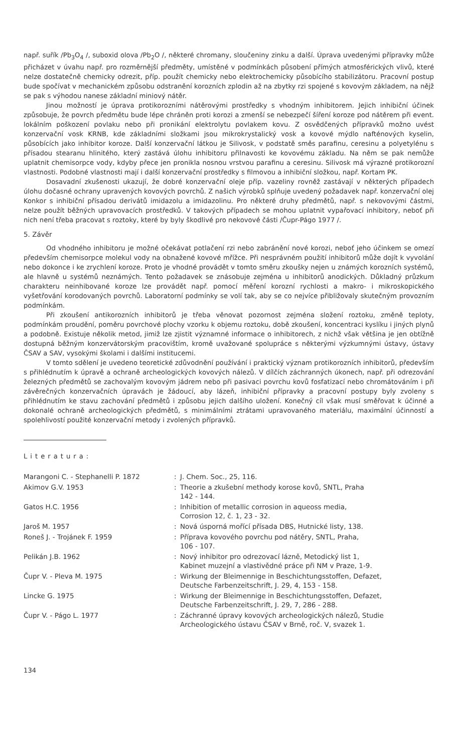např. suřík /Pb<sub>3</sub>O<sub>4</sub> /, suboxid olova /Pb<sub>2</sub>O /, některé chromany, sloučeniny zinku a další. Úprava uvedenými přípravky může přicházet v úvahu např. pro rozměrnější předměty, umístěné v podmínkách působení přímých atmosférických vlivů, které nelze dostatečně chemicky odrezit, příp. použít chemicky nebo elektrochemicky působícího stabilizátoru. Pracovní postup bude spočívat v mechanickém způsobu odstranění korozních zplodin až na zbytky rzi spojené s kovovým základem, na nějž se pak s výhodou nanese základní miniový nátěr.
Jinou možností je úprava protikorozními nátěrovými prostředky s vhodným inhibitorem. Jejich inhibiční účinek způsobuje, že povrch předmětu bude lépe chráněn proti korozi a zmenší se nebezpečí šíření koroze pod nátěrem při event. lokálním poškození povlaku nebo při pronikání elektrolytu povlakem kovu. Z osvědčených přípravků možno uvést konzervační vosk KRNB, kde základními složkami jsou mikrokrystalický vosk a kovové mýdlo nafténových kyselin, působících jako inhibitor koroze. Další konzervační látkou je Silivosk, v podstatě směs parafinu, ceresinu a polyetylénu s přísadou stearanu hlinitého, který zastává úlohu inhibitoru přilnavosti ke kovovému základu. Na něm se pak nemůže uplatnit chemisorpce vody, kdyby přece jen pronikla nosnou vrstvou parafinu a ceresinu. Silivosk má výrazné protikorozní vlastnosti. Podobné vlastnosti mají i další konzervační prostředky s filmovou a inhibiční složkou, např. Kortam PK.
Dosavadní zkušenosti ukazují, že dobré konzervační oleje příp. vazeliny rovněž zastávají v některých případech úlohu dočasné ochrany upravených kovových povrchů. Z našich výrobků splňuje uvedený požadavek např. konzervační olej Konkor s inhibiční přísadou derivátů imidazolu a imidazolinu. Pro některé druhy předmětů, např. s nekovovými částmi, nelze použít běžných upravovacích prostředků. V takových případech se mohou uplatnit vypařovací inhibitory, neboť při nich není třeba pracovat s roztoky, které by byly škodlivé pro nekovové části /Čupr-Págo 1977 /.
5. Závěr
Od vhodného inhibitoru je možné očekávat potlačení rzi nebo zabránění nové korozi, neboť jeho účinkem se omezí především chemisorpce molekul vody na obnažené kovové mřížce. Při nesprávném použití inhibitorů může dojít k vyvolání nebo dokonce i ke zrychlení koroze. Proto je vhodné provádět v tomto směru zkoušky nejen u známých korozních systémů, ale hlavně u systémů neznámých. Tento požadavek se znásobuje zejména u inhibitorů anodických. Důkladný průzkum charakteru neinhibované koroze lze provádět např. pomocí měření korozní rychlosti a makro- i mikroskopického vyšetřování korodovaných povrchů. Laboratorní podmínky se volí tak, aby se co nejvíce přibližovaly skutečným provozním podmínkám.
Při zkoušení antikorozních inhibitorů je třeba věnovat pozornost zejména složení roztoku, změně teploty, podmínkám proudění, poměru povrchové plochy vzorku k objemu roztoku, době zkoušení, koncentraci kyslíku i jiných plynů a podobně. Existuje několik metod, jimiž lze zjistit významné informace o inhibitorech, z nichž však většina je jen obtížně dostupná běžným konzervátorským pracovištím, kromě uvažované spolupráce s některými výzkumnými ústavy, ústavy ČSAV a SAV, vysokými školami i dalšími institucemi.
V tomto sdělení je uvedeno teoretické zdůvodnění používání i praktický význam protikorozních inhibitorů, především s přihlédnutím k úpravě a ochraně archeologických kovových nálezů. V dílčích záchranných úkonech, např. při odrezování železných předmětů se zachovalým kovovým jádrem nebo při pasivaci povrchu kovů fosfatizací nebo chromátováním i při závěrečných konzervačních úpravách je žádoucí, aby lázeň, inhibiční přípravky a pracovní postupy byly zvoleny s přihlédnutím ke stavu zachování předmětů i způsobu jejich dalšího uložení. Konečný cíl však musí směřovat k účinné a dokonalé ochraně archeologických předmětů, s minimálními ztrátami upravovaného materiálu, maximální účinností a spolehlivostí použité konzervační metody i zvolených přípravků.
Literatura:
| Marangoni C. - Stephanelli P. 1872 | : | J. Chem. Soc., 25, 116. |
| Akimov G.V. 1953 | : | Theorie a zkušební methody korose kovů, SNTL, Praha 142 - 144. |
| Gatos H.C. 1956 | : | Inhibition of metallic corrosion in aqueoss media, Corrosion 12, č. 1, 23 - 32. |
| Jaroš M. 1957 | : | Nová úsporná mořící přísada DBS, Hutnické listy, 138. |
| Roneš J. - Trojánek F. 1959 | : | Příprava kovového povrchu pod nátěry, SNTL, Praha, 106 - 107. |
| Pelikán J.B. 1962 | : | Nový inhibitor pro odrezovací lázně, Metodický list 1, Kabinet muzejní a vlastivědné práce při NM v Praze, 1-9. |
| Čupr V. - Pleva M. 1975 | : | Wirkung der Bleimennige in Beschichtungsstoffen, Defazet, Deutsche Farbenzeitschrift, J. 29, 4, 153 - 158. |
| Lincke G. 1975 | : | Wirkung der Bleimennige in Beschichtungsstoffen, Defazet, Deutsche Farbenzeitschrift, J. 29, 7, 286 - 288. |
| Čupr V. - Págo L. 1977 | : | Záchranné úpravy kovových archeologických nálezů, Studie Archeologického ústavu ČSAV v Brně, roč. V, svazek 1. |
134